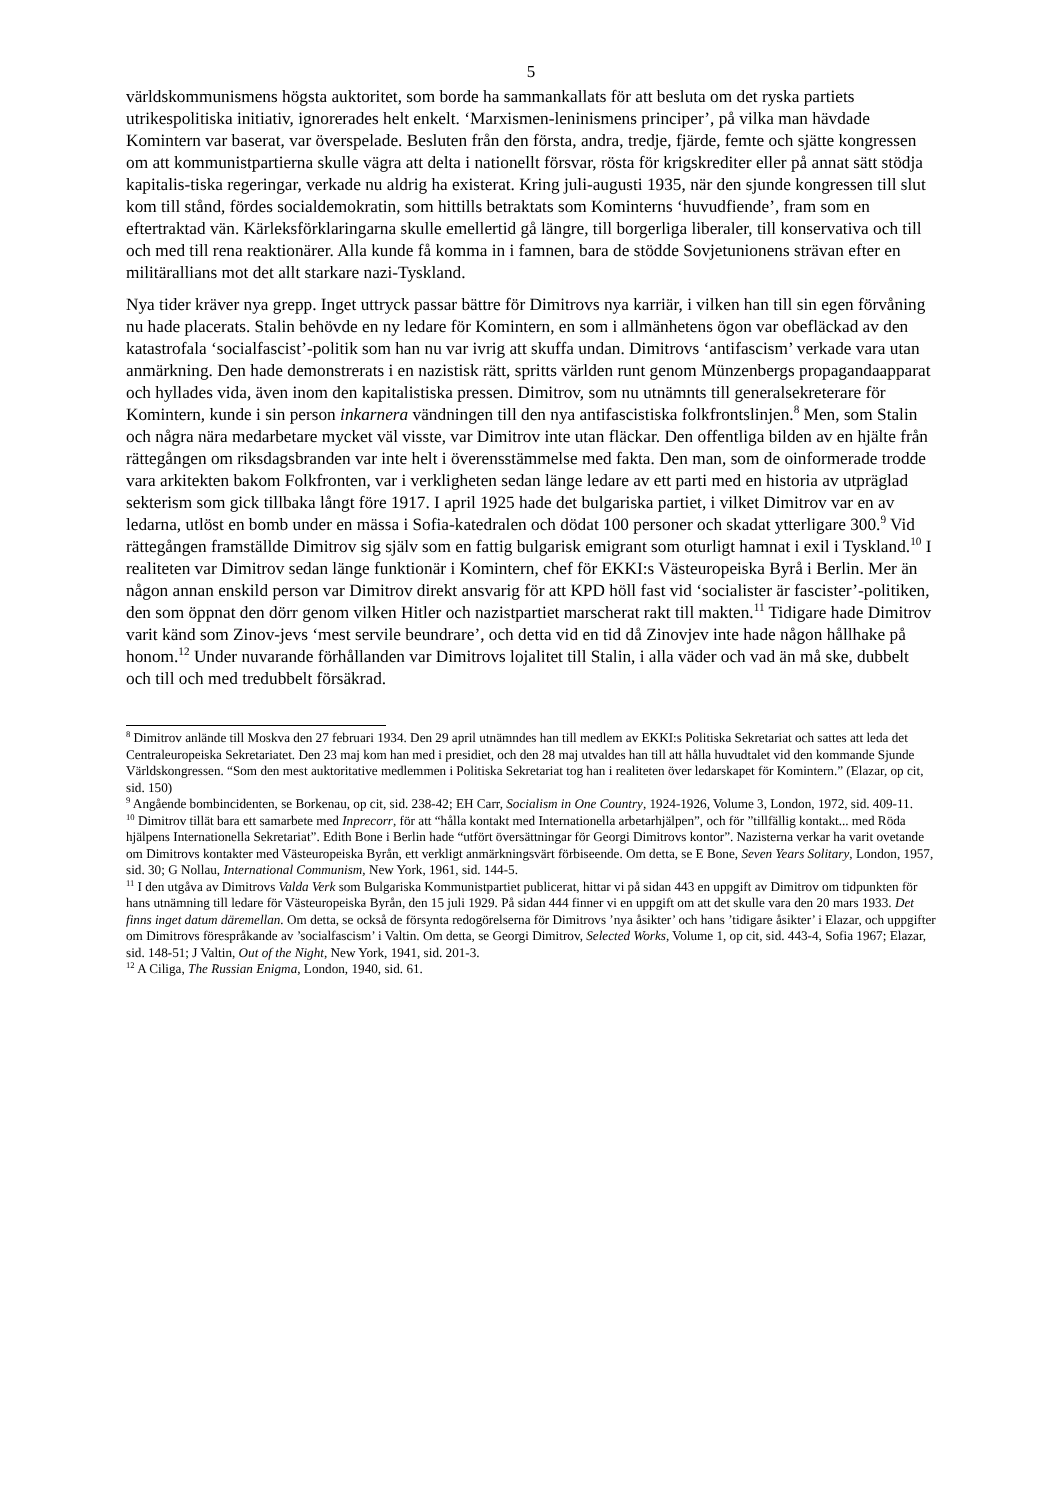5
världskommunismens högsta auktoritet, som borde ha sammankallats för att besluta om det ryska partiets utrikespolitiska initiativ, ignorerades helt enkelt. ‘Marxismen-leninismens principer’, på vilka man hävdade Komintern var baserat, var överspelade. Besluten från den första, andra, tredje, fjärde, femte och sjätte kongressen om att kommunistpartierna skulle vägra att delta i nationellt försvar, rösta för krigskrediter eller på annat sätt stödja kapitalis-tiska regeringar, verkade nu aldrig ha existerat. Kring juli-augusti 1935, när den sjunde kongressen till slut kom till stånd, fördes socialdemokratin, som hittills betraktats som Kominterns ‘huvudfiende’, fram som en eftertraktad vän. Kärleksförklaringarna skulle emellertid gå längre, till borgerliga liberaler, till konservativa och till och med till rena reaktionärer. Alla kunde få komma in i famnen, bara de stödde Sovjetunionens strävan efter en militärallians mot det allt starkare nazi-Tyskland.
Nya tider kräver nya grepp. Inget uttryck passar bättre för Dimitrovs nya karriär, i vilken han till sin egen förvåning nu hade placerats. Stalin behövde en ny ledare för Komintern, en som i allmänhetens ögon var obefläckad av den katastrofala ‘socialfascist’-politik som han nu var ivrig att skuffa undan. Dimitrovs ‘antifascism’ verkade vara utan anmärkning. Den hade demonstrerats i en nazistisk rätt, spritts världen runt genom Münzenbergs propagandaapparat och hyllades vida, även inom den kapitalistiska pressen. Dimitrov, som nu utnämnts till generalsekreterare för Komintern, kunde i sin person inkarnera vändningen till den nya antifascistiska folkfrontslinjen.<sup>8</sup> Men, som Stalin och några nära medarbetare mycket väl visste, var Dimitrov inte utan fläckar. Den offentliga bilden av en hjälte från rättegången om riksdagsbranden var inte helt i överensstämmelse med fakta. Den man, som de oinformerade trodde vara arkitekten bakom Folkfronten, var i verkligheten sedan länge ledare av ett parti med en historia av utpräglad sekterism som gick tillbaka långt före 1917. I april 1925 hade det bulgariska partiet, i vilket Dimitrov var en av ledarna, utlöst en bomb under en mässa i Sofia-katedralen och dödat 100 personer och skadat ytterligare 300.<sup>9</sup> Vid rättegången framställde Dimitrov sig själv som en fattig bulgarisk emigrant som oturligt hamnat i exil i Tyskland.<sup>10</sup> I realiteten var Dimitrov sedan länge funktionär i Komintern, chef för EKKI:s Västeuropeiska Byrå i Berlin. Mer än någon annan enskild person var Dimitrov direkt ansvarig för att KPD höll fast vid ‘socialister är fascister’-politiken, den som öppnat den dörr genom vilken Hitler och nazistpartiet marscherat rakt till makten.<sup>11</sup> Tidigare hade Dimitrov varit känd som Zinov-jevs ‘mest servile beundrare’, och detta vid en tid då Zinovjev inte hade någon hållhake på honom.<sup>12</sup> Under nuvarande förhållanden var Dimitrovs lojalitet till Stalin, i alla väder och vad än må ske, dubbelt och till och med tredubbelt försäkrad.
<sup>8</sup> Dimitrov anlände till Moskva den 27 februari 1934. Den 29 april utnämndes han till medlem av EKKI:s Politiska Sekretariat och sattes att leda det Centraleuropeiska Sekretariatet. Den 23 maj kom han med i presidiet, och den 28 maj utvaldes han till att hålla huvudtalet vid den kommande Sjunde Världskongressen. “Som den mest auktoritative medlemmen i Politiska Sekretariat tog han i realiteten över ledarskapet för Komintern.” (Elazar, op cit, sid. 150)
<sup>9</sup> Angående bombincidenten, se Borkenau, op cit, sid. 238-42; EH Carr, Socialism in One Country, 1924-1926, Volume 3, London, 1972, sid. 409-11.
<sup>10</sup> Dimitrov tillät bara ett samarbete med Inprecorr, för att “hålla kontakt med Internationella arbetarhjälpen”, och för ”tillfällig kontakt... med Röda hjälpens Internationella Sekretariat”. Edith Bone i Berlin hade “utfört översättningar för Georgi Dimitrovs kontor”. Nazisterna verkar ha varit ovetande om Dimitrovs kontakter med Västeuropeiska Byrån, ett verkligt anmärkningsvärt förbiseende. Om detta, se E Bone, Seven Years Solitary, London, 1957, sid. 30; G Nollau, International Communism, New York, 1961, sid. 144-5.
<sup>11</sup> I den utgåva av Dimitrovs Valda Verk som Bulgariska Kommunistpartiet publicerat, hittar vi på sidan 443 en uppgift av Dimitrov om tidpunkten för hans utnämning till ledare för Västeuropeiska Byrån, den 15 juli 1929. På sidan 444 finner vi en uppgift om att det skulle vara den 20 mars 1933. Det finns inget datum däremellan. Om detta, se också de försynta redogörelserna för Dimitrovs ’nya åsikter’ och hans ’tidigare åsikter’ i Elazar, och uppgifter om Dimitrovs förespråkande av ’socialfascism’ i Valtin. Om detta, se Georgi Dimitrov, Selected Works, Volume 1, op cit, sid. 443-4, Sofia 1967; Elazar, sid. 148-51; J Valtin, Out of the Night, New York, 1941, sid. 201-3.
<sup>12</sup> A Ciliga, The Russian Enigma, London, 1940, sid. 61.